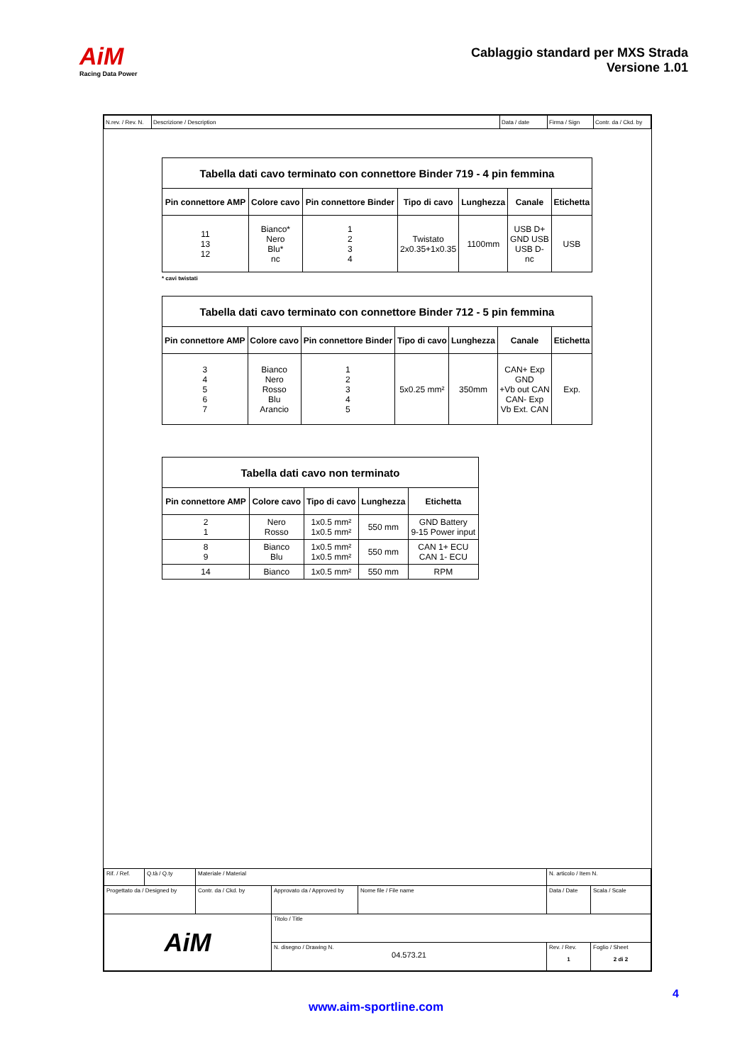AiM
Racing Data Power
Cablaggio standard per MXS Strada
Versione 1.01
| N.rev. / Rev. N. | Descrizione / Description | Data / date | Firma / Sign | Contr. da / Ckd. by |
| Tabella dati cavo terminato con connettore Binder 719 - 4 pin femmina | | | | | | |
| --- | --- | --- | --- | --- | --- | --- |
| Pin connettore AMP | Colore cavo | Pin connettore Binder | Tipo di cavo | Lunghezza | Canale | Etichetta |
| 11 13 12 | Bianco* Nero Blu* nc | 1 2 3 4 | Twistato 2x0.35+1x0.35 | 1100mm | USB D+ GND USB USB D- nc | USB |
* cavi twistati
| Tabella dati cavo terminato con connettore Binder 712 - 5 pin femmina | | | | | | |
| --- | --- | --- | --- | --- | --- | --- |
| Pin connettore AMP | Colore cavo | Pin connettore Binder | Tipo di cavo | Lunghezza | Canale | Etichetta |
| 3 4 5 6 7 | Bianco Nero Rosso Blu Arancio | 1 2 3 4 5 | 5x0.25 mm² | 350mm | CAN+ Exp GND +Vb out CAN CAN- Exp Vb Ext. CAN | Exp. |
| Tabella dati cavo non terminato | | | | |
| --- | --- | --- | --- | --- |
| Pin connettore AMP | Colore cavo | Tipo di cavo | Lunghezza | Etichetta |
| 2 1 | Nero Rosso | 1x0.5 mm² 1x0.5 mm² | 550 mm | GND Battery 9-15 Power input |
| 8 9 | Bianco Blu | 1x0.5 mm² 1x0.5 mm² | 550 mm | CAN 1+ ECU CAN 1- ECU |
| 14 | Bianco | 1x0.5 mm² | 550 mm | RPM |
| Rif. / Ref. | Q.tà / Q.ty | Materiale / Material | | | N. articolo / Item N. | | |
| Progettato da / Designed by | | Contr. da / Ckd. by | Approvato da / Approved by | Nome file / File name | Data / Date | | Scala / Scale |
| AiM | | | Titolo / Title | | | | |
| | | | N. disegno / Drawing N. 04.573.21 | | | Rev. / Rev. 1 | Foglio / Sheet 2 di 2 |
4
www.aim-sportline.com